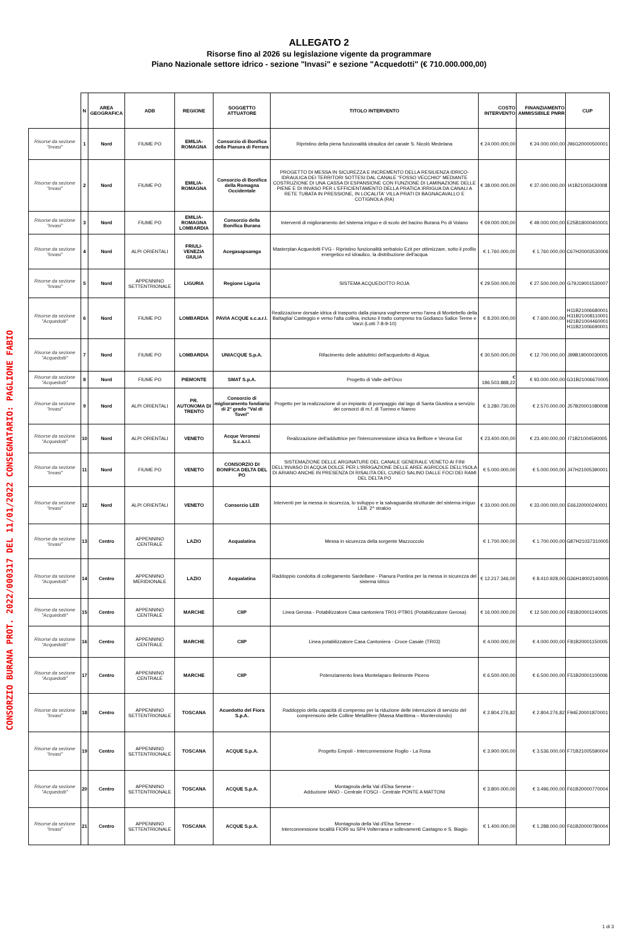CONSORZIO BURANA PROT. 2022/000317 DEL 11/01/2022 CONSEGNATARIO: PAGLIONE FABIO
ALLEGATO 2
Risorse fino al 2026 su legislazione vigente da programmare
Piano Nazionale settore idrico - sezione "Invasi" e sezione "Acquedotti" (€ 710.000.000,00)
| | N | AREA GEOGRAFICA | ADB | REGIONE | SOGGETTO ATTUATORE | TITOLO INTERVENTO | COSTO INTERVENTO | FINANZIAMENTO AMMISSIBILE PNRR | CUP |
| --- | --- | --- | --- | --- | --- | --- | --- | --- | --- |
| Risorse da sezione "Invasi" | 1 | Nord | FIUME PO | EMILIA-ROMAGNA | Consorzio di Bonifica della Pianura di Ferrara | Ripristino della piena funzionalità idraulica del canale S. Nicolò Medelana | € 24.000.000,00 | € 24.000.000,00 | J96G20000500001 |
| Risorse da sezione "Invasi" | 2 | Nord | FIUME PO | EMILIA-ROMAGNA | Consorzio di Bonifica della Romagna Occidentale | PROGETTO DI MESSA IN SICUREZZA E INCREMENTO DELLA RESILIENZA IDRICO-IDRAULICA DEI TERRITORI SOTTESI DAL CANALE "FOSSO VECCHIO" MEDIANTE COSTRUZIONE DI UNA CASSA DI ESPANSIONE CON FUNZIONE DI LAMINAZIONE DELLE PIENE E DI INVASO PER L'EFFICIENTAMENTO DELLA PRATICA IRRIGUA DA CANALI A RETE TUBATA IN PRESSIONE, IN LOCALITA' VILLA PRATI DI BAGNACAVALLO E COTIGNOLA (RA) | € 38.000.000,00 | € 37.000.000,00 | I41B21003430008 |
| Risorse da sezione "Invasi" | 3 | Nord | FIUME PO | EMILIA-ROMAGNA LOMBARDIA | Consorzio della Bonifica Burana | Interventi di miglioramento del sistema irriguo e di scolo del bacino Burana Po di Volano | € 69.000.000,00 | € 49.000.000,00 | E25B18000400001 |
| Risorse da sezione "Invasi" | 4 | Nord | ALPI ORIENTALI | FRIULI-VENEZIA GIULIA | Acegasapsamga | Masterplan Acquedotti FVG - Ripristino funzionalità serbatoio Ezit per ottimizzare, sotto il profilo energetico ed idraulico, la distribuzione dell'acqua | € 1.760.000,00 | € 1.760.000,00 | C67H20003530006 |
| Risorse da sezione "Invasi" | 5 | Nord | APPENNINO SETTENTRIONALE | LIGURIA | Regione Liguria | SISTEMA ACQUEDOTTO ROJA | € 29.500.000,00 | € 27.500.000,00 | G79J19001530007 |
| Risorse da sezione "Acquedotti" | 6 | Nord | FIUME PO | LOMBARDIA | PAVIA ACQUE s.c.a.r.l. | Realizzazione dorsale idrica di trasporto dalla pianura vogherese verso l'area di Montebello della Battaglia/ Casteggio e verso l'alta collina, incluso il tratto compreso tra Godiasco Salice Terme e Varzi (Lotti 7-8-9-10) | € 8.200.000,00 | € 7.600.000,00 | H11B21006680001 H31B21008110001 H21B21004460001 H11B21006690001 |
| Risorse da sezione "Acquedotti" | 7 | Nord | FIUME PO | LOMBARDIA | UNIACQUE S.p.A. | Rifacimento delle adduttrici dell'acquedotto di Algua. | € 30.500.000,00 | € 12.700.000,00 | J99B19000030005 |
| Risorse da sezione "Acquedotti" | 8 | Nord | FIUME PO | PIEMONTE | SMAT S.p.A. | Progetto di Valle dell'Orco | € 186.503.888,22 | € 93.000.000,00 | G31B21006670005 |
| Risorse da sezione "Invasi" | 9 | Nord | ALPI ORIENTALI | PR. AUTONOMA DI TRENTO | Consorzio di miglioramento fondiario di 2° grado "Val di Tovel" | Progetto per la realizzazione di un impianto di pompaggio dal lago di Santa Giustina a servizio dei consorzi di m.f. di Tuenno e Nanno | € 3.280.730,00 | € 2.570.000,00 | J57B20001080008 |
| Risorse da sezione "Acquedotti" | 10 | Nord | ALPI ORIENTALI | VENETO | Acque Veronesi S.c.a.r.l. | Realizzazione dell'adduttrice per l'interconnessione idrica tra Belfiore e Verona Est | € 23.400.000,00 | € 23.400.000,00 | I71B21004590005 |
| Risorse da sezione "Invasi" | 11 | Nord | FIUME PO | VENETO | CONSORZIO DI BONIFICA DELTA DEL PO | SISTEMAZIONE DELLE ARGINATURE DEL CANALE GENERALE VENETO AI FINI DELL'INVASO DI ACQUA DOLCE PER L'IRRIGAZIONE DELLE AREE AGRICOLE DELL'ISOLA DI ARIANO ANCHE IN PRESENZA DI RISALITA DEL CUNEO SALINO DALLE FOCI DEI RAMI DEL DELTA PO | € 5.000.000,00 | € 5.000.000,00 | J47H21005390001 |
| Risorse da sezione "Invasi" | 12 | Nord | ALPI ORIENTALI | VENETO | Consorzio LEB | Interventi per la messa in sicurezza, lo sviluppo e la salvaguardia strutturale del sistema irriguo LEB. 2^ stralcio | € 33.000.000,00 | € 33.000.000,00 | E66J20000240001 |
| Risorse da sezione "Invasi" | 13 | Centro | APPENNINO CENTRALE | LAZIO | Acqualatina | Messa in sicurezza della sorgente Mazzoccolo | € 1.700.000,00 | € 1.700.000,00 | G87H21037310005 |
| Risorse da sezione "Acquedotti" | 14 | Centro | APPENNINO MERIDIONALE | LAZIO | Acqualatina | Raddoppio condotta di collegamento Sardellane - Pianura Pontina per la messa in sicurezza del sistema Idrico | € 12.217.346,00 | € 8.410.928,00 | G36H19002140005 |
| Risorse da sezione "Acquedotti" | 15 | Centro | APPENNINO CENTRALE | MARCHE | CIIP | Linea Gerosa - Potabilizzatore Casa cantoniera TR01-PTB01 (Potabilizzatore Gerosa) | € 16.000.000,00 | € 12.500.000,00 | F81B20001140005 |
| Risorse da sezione "Acquedotti" | 16 | Centro | APPENNINO CENTRALE | MARCHE | CIIP | Linea potabilizzatore Casa Cantoniera - Croce Casale (TR03) | € 4.000.000,00 | € 4.000.000,00 | F81B20001150005 |
| Risorse da sezione "Acquedotti" | 17 | Centro | APPENNINO CENTRALE | MARCHE | CIIP | Potenziamento linea Montelaparo Belmonte Piceno | € 6.500.000,00 | € 6.500.000,00 | F51B20001100006 |
| Risorse da sezione "Invasi" | 18 | Centro | APPENNINO SETTENTRIONALE | TOSCANA | Acuedotto del Fiora S.p.A. | Raddoppio della capacità di compenso per la riduzione delle interruzioni di servizio del comprensorio delle Colline Metallifere (Massa Marittima – Monterotondo) | € 2.804.276,82 | € 2.804.276,82 | F94E20001870001 |
| Risorse da sezione "Invasi" | 19 | Centro | APPENNINO SETTENTRIONALE | TOSCANA | ACQUE S.p.A. | Progetto Empoli - Interconnessione Roglio - La Rosa | € 3.900.000,00 | € 3.536.000,00 | F71B21005590004 |
| Risorse da sezione "Acquedotti" | 20 | Centro | APPENNINO SETTENTRIONALE | TOSCANA | ACQUE S.p.A. | Montagnola della Val d'Elsa Senese - Adduzione IANO - Centrale FOSCI - Centrale PONTE A MATTONI | € 3.800.000,00 | € 3.496.000,00 | F61B20000770004 |
| Risorse da sezione "Invasi" | 21 | Centro | APPENNINO SETTENTRIONALE | TOSCANA | ACQUE S.p.A. | Montagnola della Val d'Elsa Senese - Interconnessione località FIORI su SP4 Volterrana e sollevamenti Castagno e S. Biagio | € 1.400.000,00 | € 1.288.000,00 | F61B20000780004 |
1 di 3